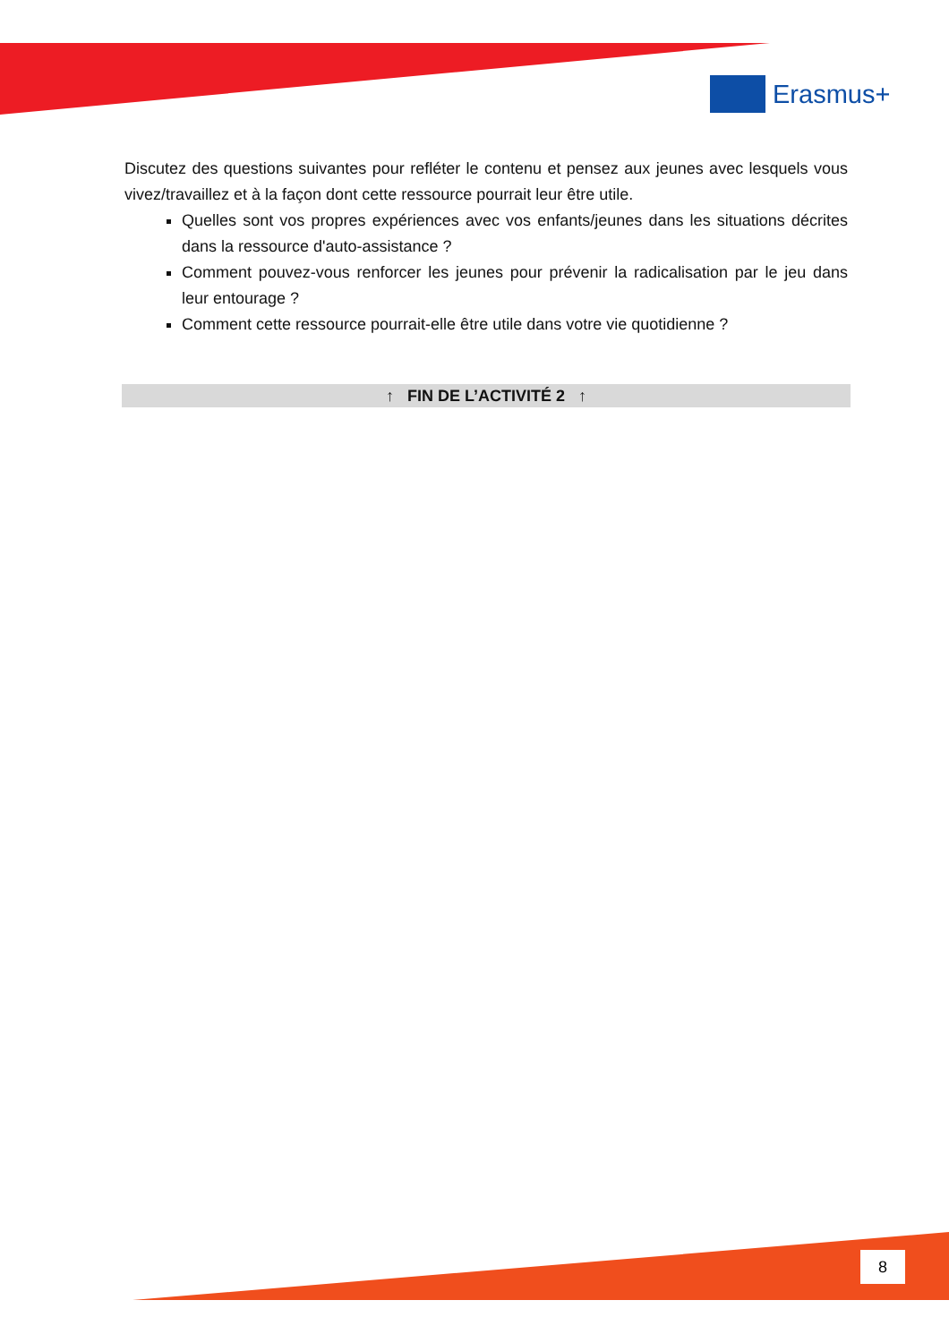Erasmus+
Discutez des questions suivantes pour refléter le contenu et pensez aux jeunes avec lesquels vous vivez/travaillez et à la façon dont cette ressource pourrait leur être utile.
Quelles sont vos propres expériences avec vos enfants/jeunes dans les situations décrites dans la ressource d'auto-assistance ?
Comment pouvez-vous renforcer les jeunes pour prévenir la radicalisation par le jeu dans leur entourage ?
Comment cette ressource pourrait-elle être utile dans votre vie quotidienne ?
↑ FIN DE L’ACTIVITÉ 2 ↑
8